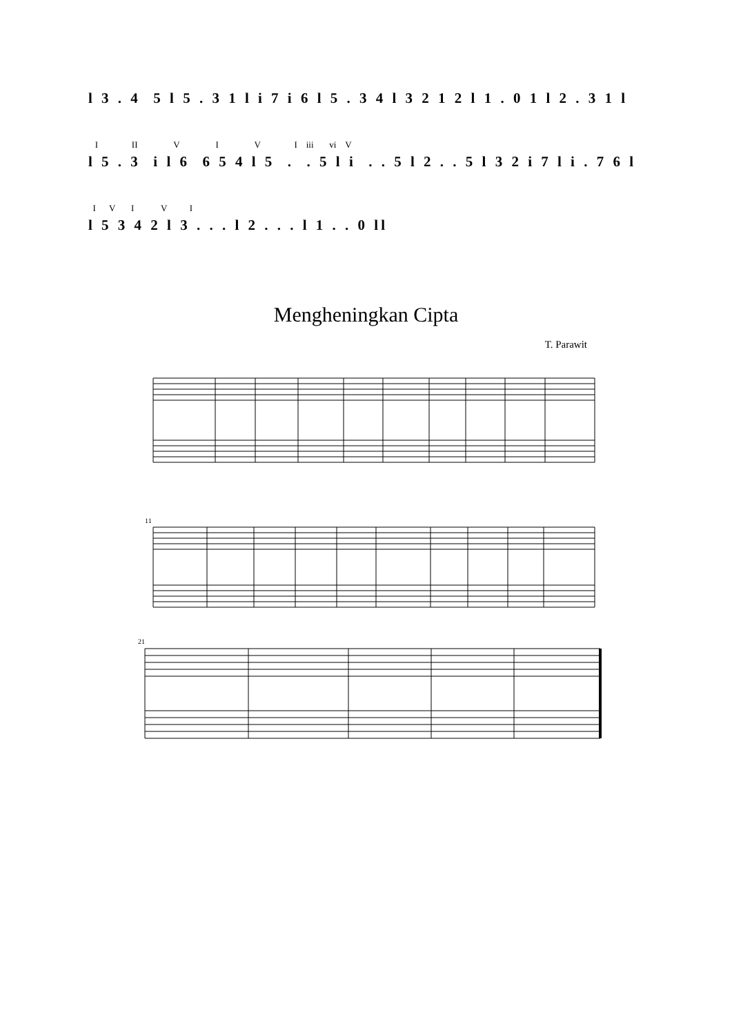l 3 . 4 5 l 5 . 3 1 l i 7 i 6 l 5 . 3 4 l 3 2 1 2 l 1 . 0 1 l 2 . 3 1 l
I II V I V I iii vi V
l 5 . 3 i l 6 6 5 4 l 5 . . 5 l i . . 5 l 2 . . 5 l 3 2 i 7 l i . 7 6 l
I V I V I
l 5 3 4 2 l 3 . . . l 2 . . . l 1 . . 0 ll
Mengheningkan Cipta
T. Parawit
11
21